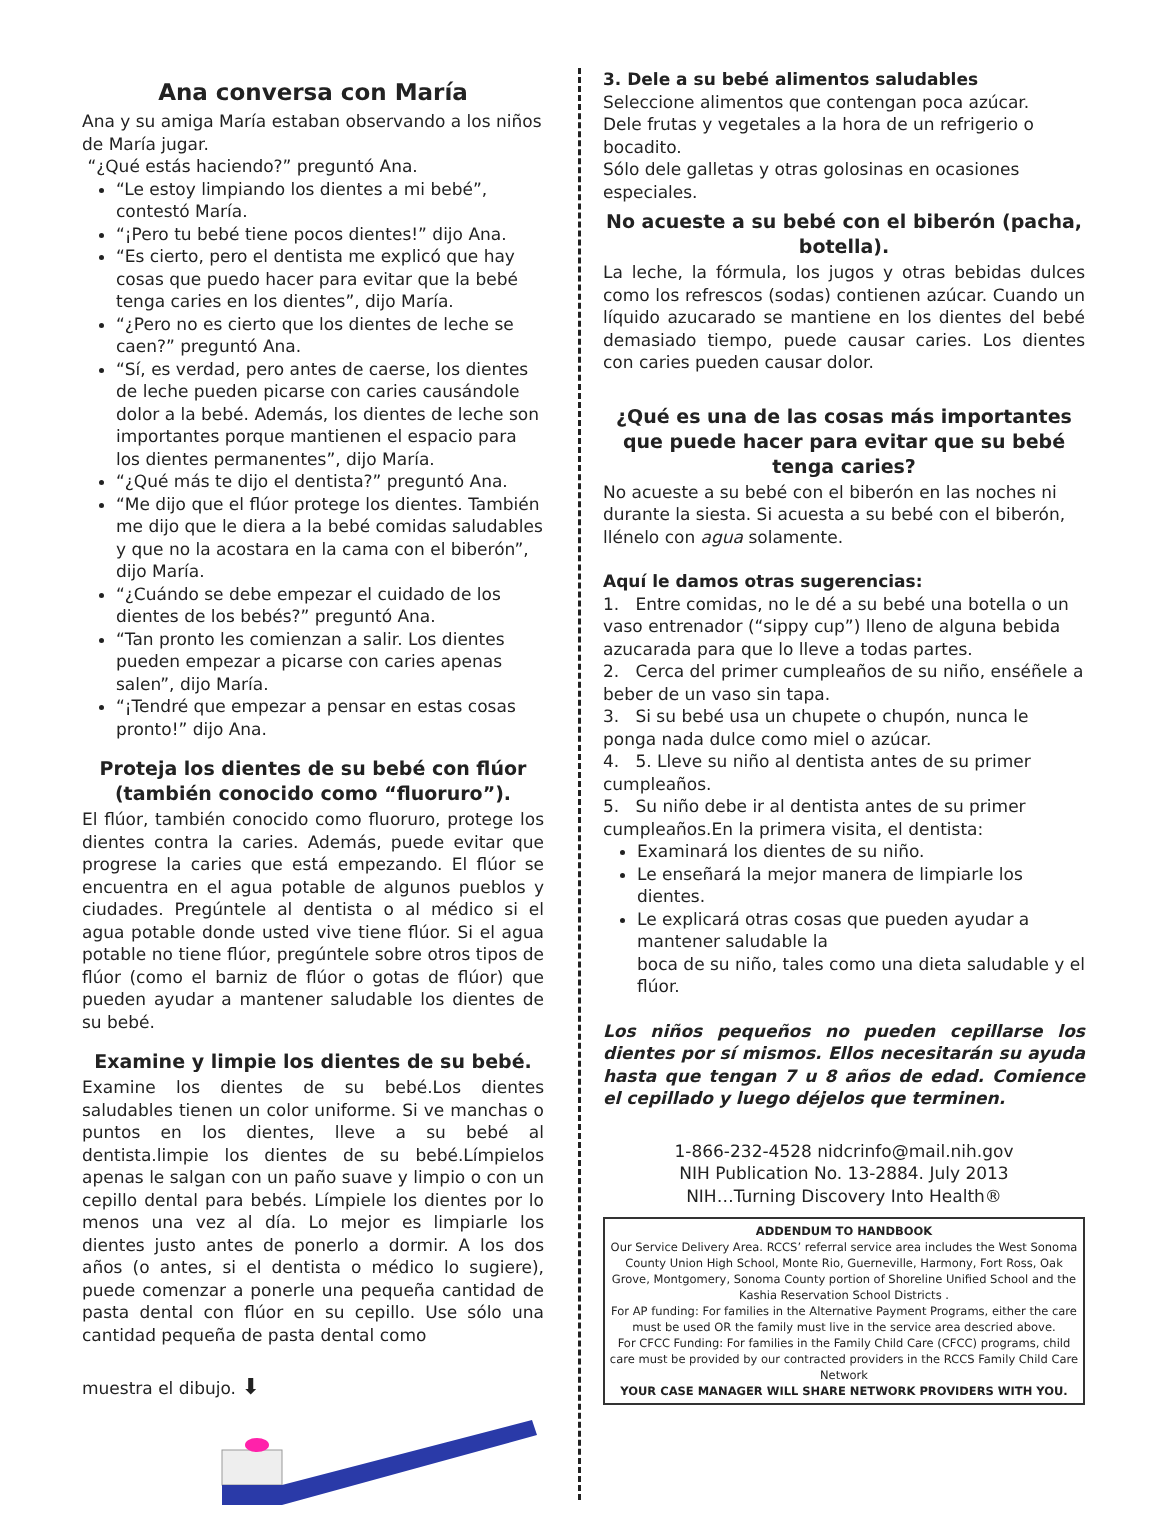Ana conversa con María
Ana y su amiga María estaban observando a los niños de María jugar.
“¿Qué estás haciendo?” preguntó Ana.
“Le estoy limpiando los dientes a mi bebé”, contestó María.
“¡Pero tu bebé tiene pocos dientes!” dijo Ana.
“Es cierto, pero el dentista me explicó que hay cosas que puedo hacer para evitar que la bebé tenga caries en los dientes”, dijo María.
“¿Pero no es cierto que los dientes de leche se caen?” preguntó Ana.
“Sí, es verdad, pero antes de caerse, los dientes de leche pueden picarse con caries causándole dolor a la bebé. Además, los dientes de leche son importantes porque mantienen el espacio para los dientes permanentes”, dijo María.
“¿Qué más te dijo el dentista?” preguntó Ana.
“Me dijo que el flúor protege los dientes. También me dijo que le diera a la bebé comidas saludables y que no la acostara en la cama con el biberón”, dijo María.
“¿Cuándo se debe empezar el cuidado de los dientes de los bebés?” preguntó Ana.
“Tan pronto les comienzan a salir. Los dientes pueden empezar a picarse con caries apenas salen”, dijo María.
“¡Tendré que empezar a pensar en estas cosas pronto!” dijo Ana.
Proteja los dientes de su bebé con flúor (también conocido como “fluoruro”).
El flúor, también conocido como fluoruro, protege los dientes contra la caries. Además, puede evitar que progrese la caries que está empezando. El flúor se encuentra en el agua potable de algunos pueblos y ciudades. Pregúntele al dentista o al médico si el agua potable donde usted vive tiene flúor. Si el agua potable no tiene flúor, pregúntele sobre otros tipos de flúor (como el barniz de flúor o gotas de flúor) que pueden ayudar a mantener saludable los dientes de su bebé.
Examine y limpie los dientes de su bebé.
Examine los dientes de su bebé.Los dientes saludables tienen un color uniforme. Si ve manchas o puntos en los dientes, lleve a su bebé al dentista.limpie los dientes de su bebé.Límpielos apenas le salgan con un paño suave y limpio o con un cepillo dental para bebés. Límpiele los dientes por lo menos una vez al día. Lo mejor es limpiarle los dientes justo antes de ponerlo a dormir. A los dos años (o antes, si el dentista o médico lo sugiere), puede comenzar a ponerle una pequeña cantidad de pasta dental con flúor en su cepillo. Use sólo una cantidad pequeña de pasta dental como
muestra el dibujo. ⬇
3. Dele a su bebé alimentos saludables
Seleccione alimentos que contengan poca azúcar.
Dele frutas y vegetales a la hora de un refrigerio o bocadito.
Sólo dele galletas y otras golosinas en ocasiones especiales.
No acueste a su bebé con el biberón (pacha, botella).
La leche, la fórmula, los jugos y otras bebidas dulces como los refrescos (sodas) contienen azúcar. Cuando un líquido azucarado se mantiene en los dientes del bebé demasiado tiempo, puede causar caries. Los dientes con caries pueden causar dolor.
¿Qué es una de las cosas más importantes que puede hacer para evitar que su bebé tenga caries?
No acueste a su bebé con el biberón en las noches ni durante la siesta. Si acuesta a su bebé con el biberón, llénelo con agua solamente.
Aquí le damos otras sugerencias:
1. Entre comidas, no le dé a su bebé una botella o un vaso entrenador (“sippy cup”) lleno de alguna bebida azucarada para que lo lleve a todas partes.
2. Cerca del primer cumpleaños de su niño, enséñele a beber de un vaso sin tapa.
3. Si su bebé usa un chupete o chupón, nunca le ponga nada dulce como miel o azúcar.
4. 5. Lleve su niño al dentista antes de su primer cumpleaños.
5. Su niño debe ir al dentista antes de su primer cumpleaños.En la primera visita, el dentista:
Examinará los dientes de su niño.
Le enseñará la mejor manera de limpiarle los dientes.
Le explicará otras cosas que pueden ayudar a mantener saludable la
boca de su niño, tales como una dieta saludable y el flúor.
Los niños pequeños no pueden cepillarse los dientes por sí mismos. Ellos necesitarán su ayuda hasta que tengan 7 u 8 años de edad. Comience el cepillado y luego déjelos que terminen.
1-866-232-4528 nidcrinfo@mail.nih.gov
NIH Publication No. 13-2884. July 2013
NIH…Turning Discovery Into Health®
ADDENDUM TO HANDBOOK
Our Service Delivery Area. RCCS’ referral service area includes the West Sonoma County Union High School, Monte Rio, Guerneville, Harmony, Fort Ross, Oak Grove, Montgomery, Sonoma County portion of Shoreline Unified School and the Kashia Reservation School Districts .
For AP funding: For families in the Alternative Payment Programs, either the care must be used OR the family must live in the service area descried above.
For CFCC Funding: For families in the Family Child Care (CFCC) programs, child care must be provided by our contracted providers in the RCCS Family Child Care Network
YOUR CASE MANAGER WILL SHARE NETWORK PROVIDERS WITH YOU.